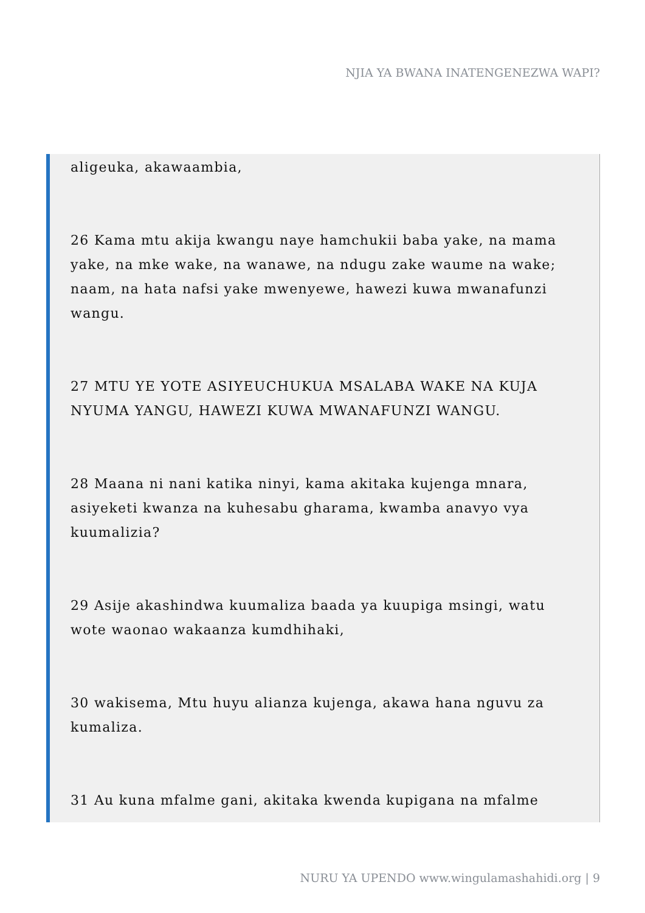NJIA YA BWANA INATENGENEZWA WAPI?
aligeuka, akawaambia,
26 Kama mtu akija kwangu naye hamchukii baba yake, na mama yake, na mke wake, na wanawe, na ndugu zake waume na wake; naam, na hata nafsi yake mwenyewe, hawezi kuwa mwanafunzi wangu.
27 MTU YE YOTE ASIYEUCHUKUA MSALABA WAKE NA KUJA NYUMA YANGU, HAWEZI KUWA MWANAFUNZI WANGU.
28 Maana ni nani katika ninyi, kama akitaka kujenga mnara, asiyeketi kwanza na kuhesabu gharama, kwamba anavyo vya kuumalizia?
29 Asije akashindwa kuumaliza baada ya kuupiga msingi, watu wote waonao wakaanza kumdhihaki,
30 wakisema, Mtu huyu alianza kujenga, akawa hana nguvu za kumaliza.
31 Au kuna mfalme gani, akitaka kwenda kupigana na mfalme
NURU YA UPENDO www.wingulamashahidi.org | 9